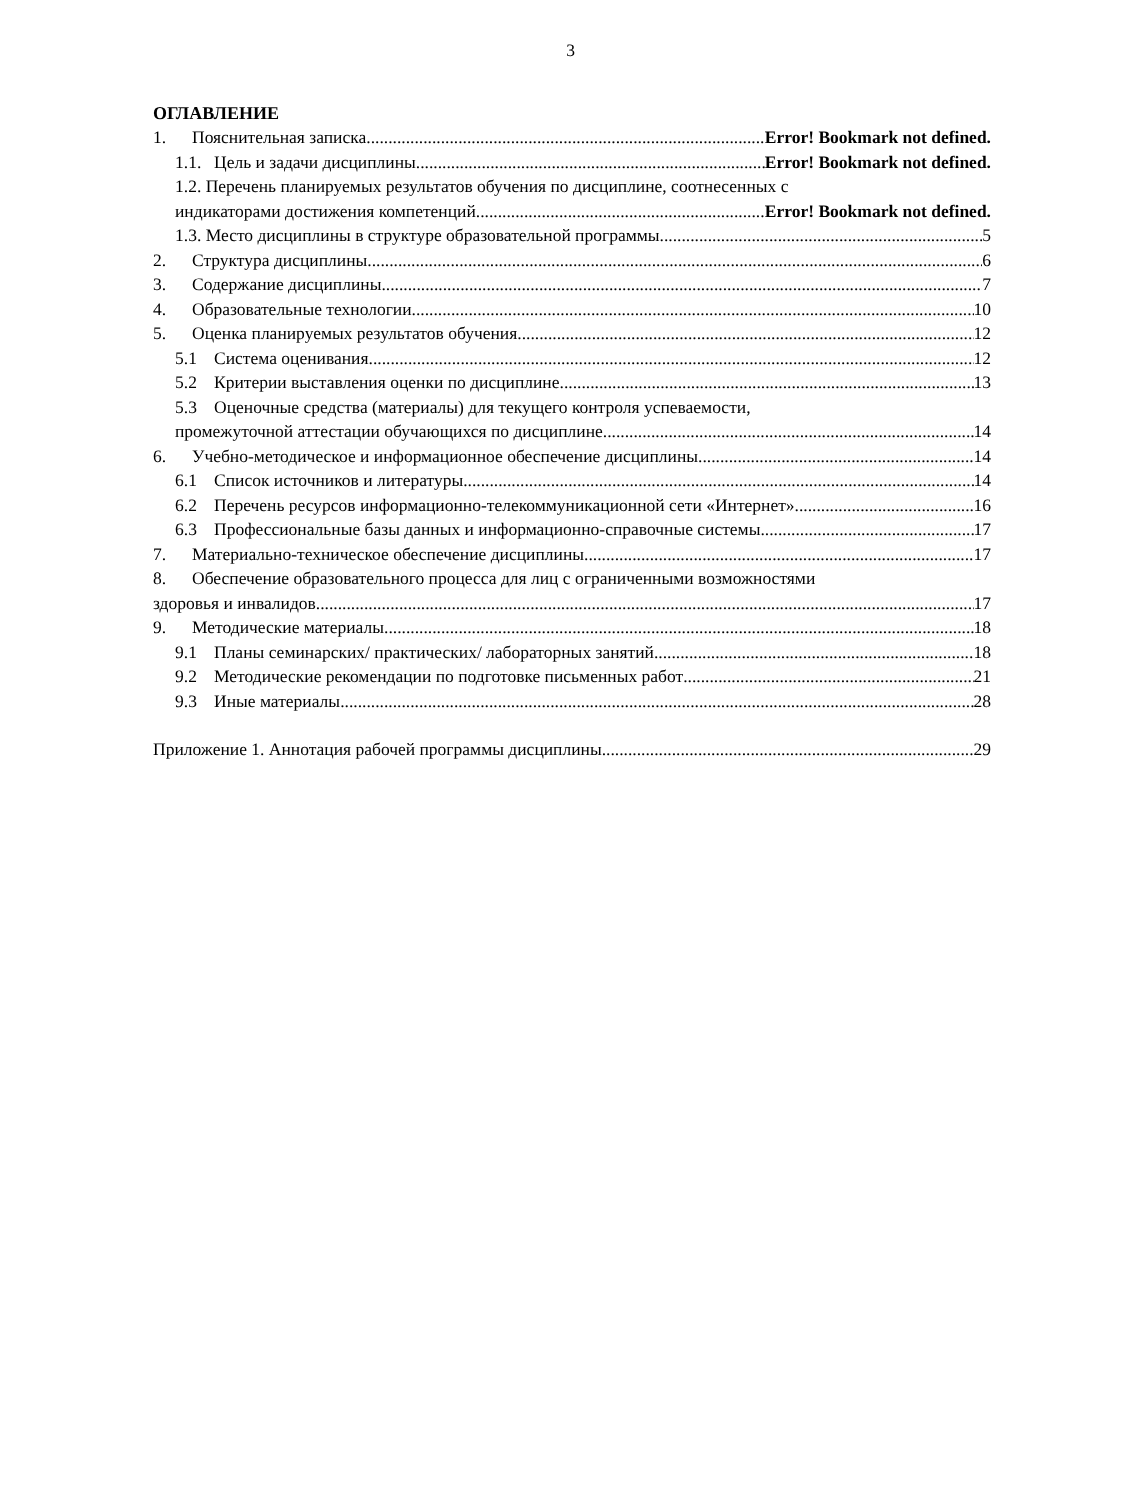3
ОГЛАВЛЕНИЕ
1. Пояснительная записка Error! Bookmark not defined.
1.1. Цель и задачи дисциплины Error! Bookmark not defined.
1.2. Перечень планируемых результатов обучения по дисциплине, соотнесенных с
индикаторами достижения компетенций Error! Bookmark not defined.
1.3. Место дисциплины в структуре образовательной программы 5
2. Структура дисциплины 6
3. Содержание дисциплины 7
4. Образовательные технологии 10
5. Оценка планируемых результатов обучения 12
5.1 Система оценивания 12
5.2 Критерии выставления оценки по дисциплине 13
5.3 Оценочные средства (материалы) для текущего контроля успеваемости,
промежуточной аттестации обучающихся по дисциплине 14
6. Учебно-методическое и информационное обеспечение дисциплины 14
6.1 Список источников и литературы 14
6.2 Перечень ресурсов информационно-телекоммуникационной сети «Интернет». 16
6.3 Профессиональные базы данных и информационно-справочные системы 17
7. Материально-техническое обеспечение дисциплины 17
8. Обеспечение образовательного процесса для лиц с ограниченными возможностями
здоровья и инвалидов 17
9. Методические материалы 18
9.1 Планы семинарских/ практических/ лабораторных занятий 18
9.2 Методические рекомендации по подготовке письменных работ 21
9.3 Иные материалы 28
Приложение 1. Аннотация рабочей программы дисциплины 29